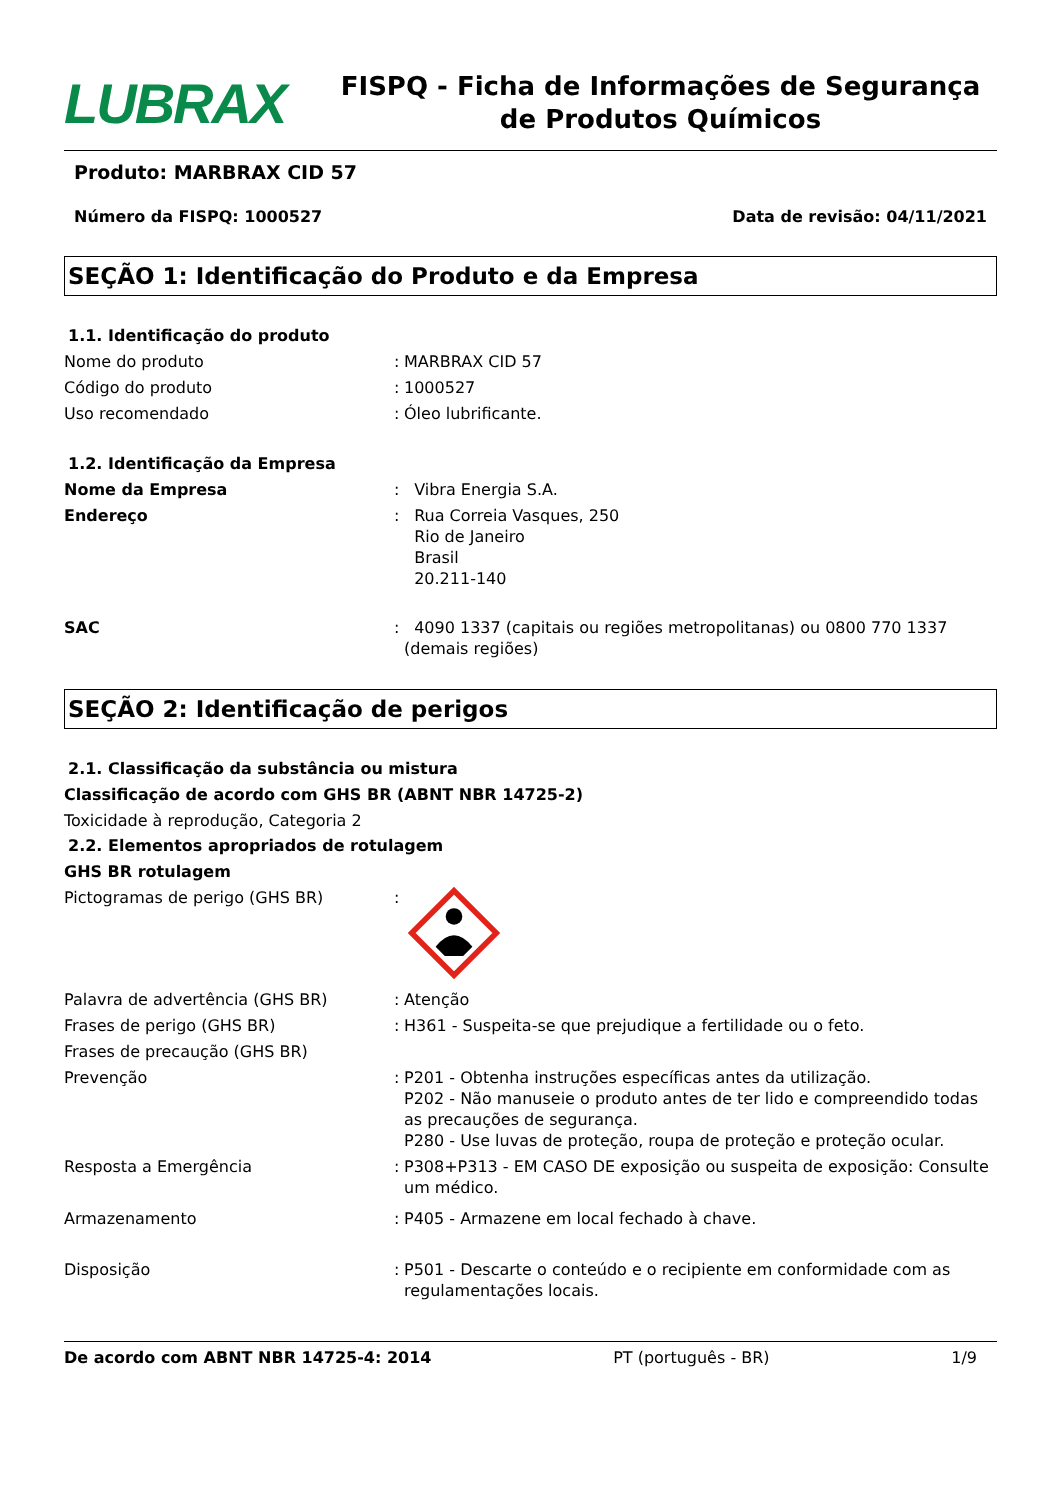LUBRAX
FISPQ - Ficha de Informações de Segurança de Produtos Químicos
Produto: MARBRAX CID 57
Número da FISPQ: 1000527 Data de revisão: 04/11/2021
SEÇÃO 1: Identificação do Produto e da Empresa
1.1. Identificação do produto
Nome do produto : MARBRAX CID 57
Código do produto : 1000527
Uso recomendado : Óleo lubrificante.
1.2. Identificação da Empresa
Nome da Empresa : Vibra Energia S.A.
Endereço : Rua Correia Vasques, 250
Rio de Janeiro
Brasil
20.211-140
SAC : 4090 1337 (capitais ou regiões metropolitanas) ou 0800 770 1337 (demais regiões)
SEÇÃO 2: Identificação de perigos
2.1. Classificação da substância ou mistura
Classificação de acordo com GHS BR (ABNT NBR 14725-2)
Toxicidade à reprodução, Categoria 2
2.2. Elementos apropriados de rotulagem
GHS BR rotulagem
Pictogramas de perigo (GHS BR) :
Palavra de advertência (GHS BR) : Atenção
Frases de perigo (GHS BR) : H361 - Suspeita-se que prejudique a fertilidade ou o feto.
Frases de precaução (GHS BR)
Prevenção : P201 - Obtenha instruções específicas antes da utilização.
P202 - Não manuseie o produto antes de ter lido e compreendido todas as precauções de segurança.
P280 - Use luvas de proteção, roupa de proteção e proteção ocular.
Resposta a Emergência : P308+P313 - EM CASO DE exposição ou suspeita de exposição: Consulte um médico.
Armazenamento : P405 - Armazene em local fechado à chave.
Disposição : P501 - Descarte o conteúdo e o recipiente em conformidade com as regulamentações locais.
De acordo com ABNT NBR 14725-4: 2014 PT (português - BR) 1/9